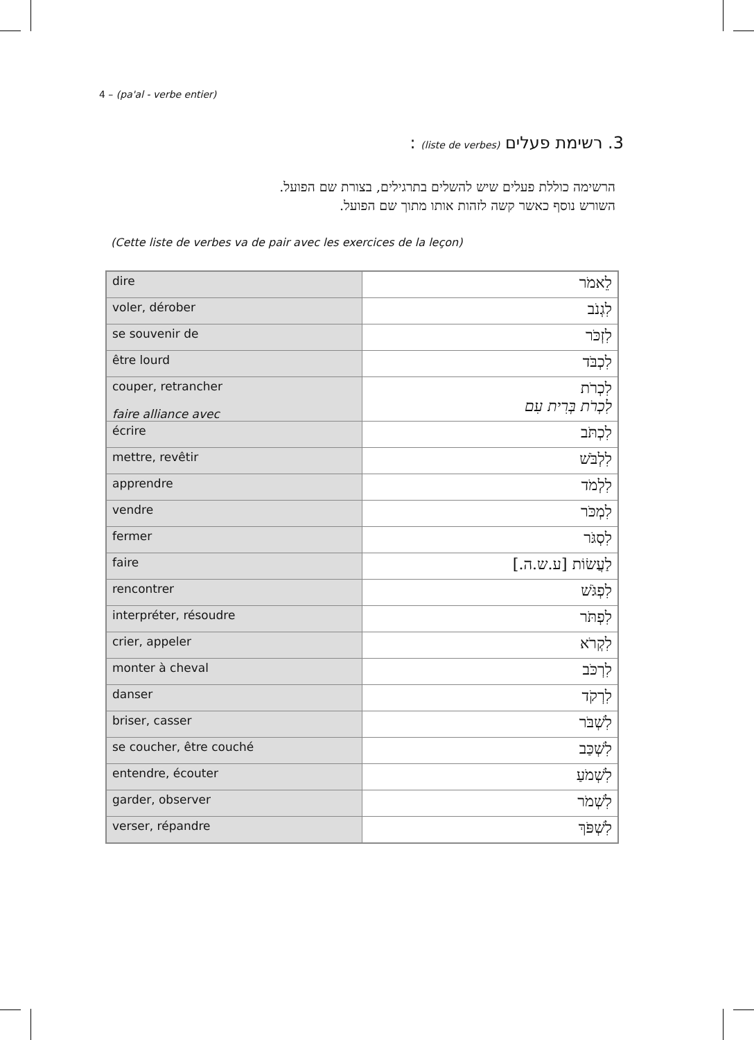4 – (pa'al - verbe entier)
3. רשימת פעלים (liste de verbes) :
הרשימה כוללת פעלים שיש להשלים בתרגילים, בצורת שם הפועל.
השורש נוסף כאשר קשה לזהות אותו מתוך שם הפועל.
(Cette liste de verbes va de pair avec les exercices de la leçon)
| dire | לֵאמֹר |
| voler, dérober | לִגְנֹב |
| se souvenir de | לִזְכֹּר |
| être lourd | לִכְבֹּד |
| couper, retrancher faire alliance avec | לִכְרֹת לִכְרֹת בְּרִית עִם |
| écrire | לִכְתֹּב |
| mettre, revêtir | לִלְבֹּשׁ |
| apprendre | לִלְמֹד |
| vendre | לִמְכֹּר |
| fermer | לִסְגֹּר |
| faire | לַעֲשׂוֹת [ע.ש.ה.] |
| rencontrer | לִפְגֹּשׁ |
| interpréter, résoudre | לִפְתֹּר |
| crier, appeler | לִקְרֹא |
| monter à cheval | לִרְכֹּב |
| danser | לִרְקֹד |
| briser, casser | לִשְׁבֹּר |
| se coucher, être couché | לִשְׁכַּב |
| entendre, écouter | לִשְׁמֹעַ |
| garder, observer | לִשְׁמֹר |
| verser, répandre | לִשְׁפֹּךְ |